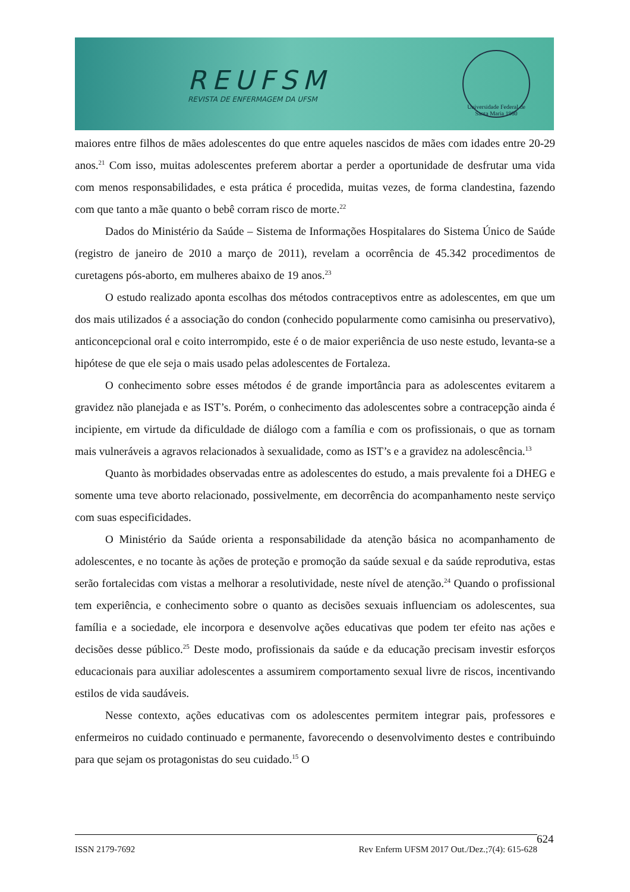REUFSM
REVISTA DE ENFERMAGEM DA UFSM
Universidade Federal de Santa Maria 1960
maiores entre filhos de mães adolescentes do que entre aqueles nascidos de mães com idades entre 20-29 anos.<sup>21</sup> Com isso, muitas adolescentes preferem abortar a perder a oportunidade de desfrutar uma vida com menos responsabilidades, e esta prática é procedida, muitas vezes, de forma clandestina, fazendo com que tanto a mãe quanto o bebê corram risco de morte.<sup>22</sup>
Dados do Ministério da Saúde – Sistema de Informações Hospitalares do Sistema Único de Saúde (registro de janeiro de 2010 a março de 2011), revelam a ocorrência de 45.342 procedimentos de curetagens pós-aborto, em mulheres abaixo de 19 anos.<sup>23</sup>
O estudo realizado aponta escolhas dos métodos contraceptivos entre as adolescentes, em que um dos mais utilizados é a associação do condon (conhecido popularmente como camisinha ou preservativo), anticoncepcional oral e coito interrompido, este é o de maior experiência de uso neste estudo, levanta-se a hipótese de que ele seja o mais usado pelas adolescentes de Fortaleza.
O conhecimento sobre esses métodos é de grande importância para as adolescentes evitarem a gravidez não planejada e as IST’s. Porém, o conhecimento das adolescentes sobre a contracepção ainda é incipiente, em virtude da dificuldade de diálogo com a família e com os profissionais, o que as tornam mais vulneráveis a agravos relacionados à sexualidade, como as IST’s e a gravidez na adolescência.<sup>13</sup>
Quanto às morbidades observadas entre as adolescentes do estudo, a mais prevalente foi a DHEG e somente uma teve aborto relacionado, possivelmente, em decorrência do acompanhamento neste serviço com suas especificidades.
O Ministério da Saúde orienta a responsabilidade da atenção básica no acompanhamento de adolescentes, e no tocante às ações de proteção e promoção da saúde sexual e da saúde reprodutiva, estas serão fortalecidas com vistas a melhorar a resolutividade, neste nível de atenção.<sup>24</sup> Quando o profissional tem experiência, e conhecimento sobre o quanto as decisões sexuais influenciam os adolescentes, sua família e a sociedade, ele incorpora e desenvolve ações educativas que podem ter efeito nas ações e decisões desse público.<sup>25</sup> Deste modo, profissionais da saúde e da educação precisam investir esforços educacionais para auxiliar adolescentes a assumirem comportamento sexual livre de riscos, incentivando estilos de vida saudáveis.
Nesse contexto, ações educativas com os adolescentes permitem integrar pais, professores e enfermeiros no cuidado continuado e permanente, favorecendo o desenvolvimento destes e contribuindo para que sejam os protagonistas do seu cuidado.<sup>15</sup> O
ISSN 2179-7692 Rev Enferm UFSM 2017 Out./Dez.;7(4): 615-628 624